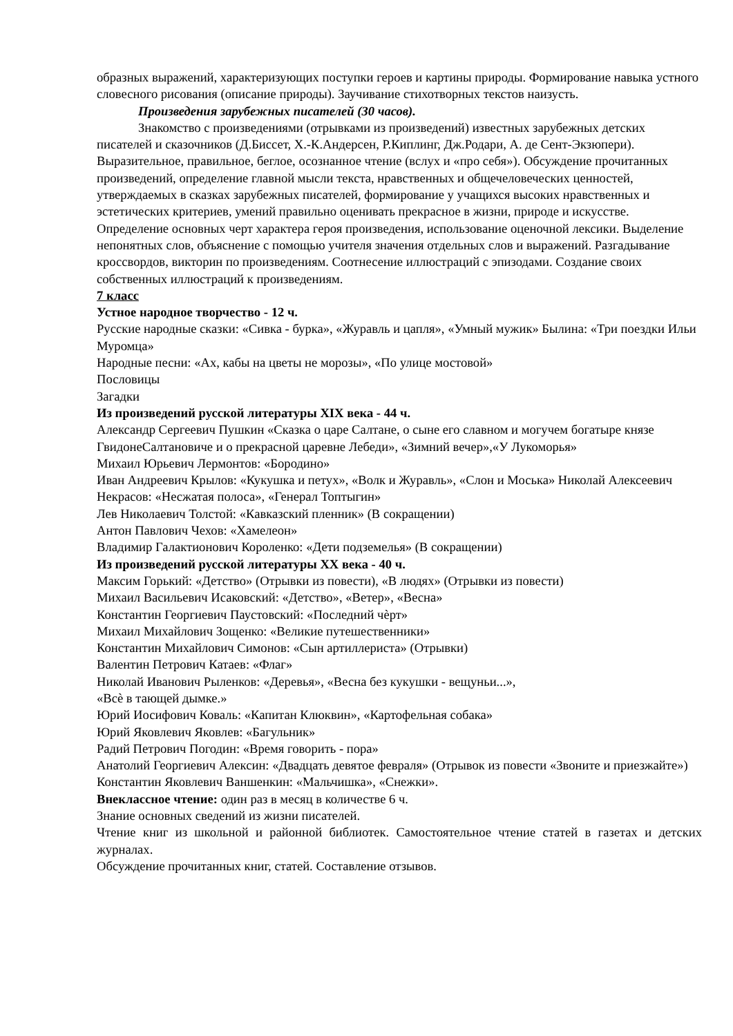образных выражений, характеризующих поступки героев и картины природы. Формирование навыка устного словесного рисования (описание природы). Заучивание стихотворных текстов наизусть.
Произведения зарубежных писателей (30 часов).
Знакомство с произведениями (отрывками из произведений) известных зарубежных детских писателей и сказочников (Д.Биссет, Х.-К.Андерсен, Р.Киплинг, Дж.Родари, А. де Сент-Экзюпери). Выразительное, правильное, беглое, осознанное чтение (вслух и «про себя»). Обсуждение прочитанных произведений, определение главной мысли текста, нравственных и общечеловеческих ценностей, утверждаемых в сказках зарубежных писателей, формирование у учащихся высоких нравственных и эстетических критериев, умений правильно оценивать прекрасное в жизни, природе и искусстве. Определение основных черт характера героя произведения, использование оценочной лексики. Выделение непонятных слов, объяснение с помощью учителя значения отдельных слов и выражений. Разгадывание кроссвордов, викторин по произведениям. Соотнесение иллюстраций с эпизодами. Создание своих собственных иллюстраций к произведениям.
7 класс
Устное народное творчество - 12 ч.
Русские народные сказки: «Сивка - бурка», «Журавль и цапля», «Умный мужик» Былина: «Три поездки Ильи Муромца»
Народные песни: «Ах, кабы на цветы не морозы», «По улице мостовой»
Пословицы
Загадки
Из произведений русской литературы XIX века - 44 ч.
Александр Сергеевич Пушкин «Сказка о царе Салтане, о сыне его славном и могучем богатыре князе ГвидонеСалтановиче и о прекрасной царевне Лебеди», «Зимний вечер»,«У Лукоморья»
Михаил Юрьевич Лермонтов: «Бородино»
Иван Андреевич Крылов: «Кукушка и петух», «Волк и Журавль», «Слон и Моська» Николай Алексеевич Некрасов: «Несжатая полоса», «Генерал Топтыгин»
Лев Николаевич Толстой: «Кавказский пленник» (В сокращении)
Антон Павлович Чехов: «Хамелеон»
Владимир Галактионович Короленко: «Дети подземелья» (В сокращении)
Из произведений русской литературы XX века - 40 ч.
Максим Горький: «Детство» (Отрывки из повести), «В людях» (Отрывки из повести)
Михаил Васильевич Исаковский: «Детство», «Ветер», «Весна»
Константин Георгиевич Паустовский: «Последний чѐрт»
Михаил Михайлович Зощенко: «Великие путешественники»
Константин Михайлович Симонов: «Сын артиллериста» (Отрывки)
Валентин Петрович Катаев: «Флаг»
Николай Иванович Рыленков: «Деревья», «Весна без кукушки - вещуньи...»,
«Всѐ в тающей дымке.»
Юрий Иосифович Коваль: «Капитан Клюквин», «Картофельная собака»
Юрий Яковлевич Яковлев: «Багульник»
Радий Петрович Погодин: «Время говорить - пора»
Анатолий Георгиевич Алексин: «Двадцать девятое февраля» (Отрывок из повести «Звоните и приезжайте»)
Константин Яковлевич Ваншенкин: «Мальчишка», «Снежки».
Внеклассное чтение: один раз в месяц в количестве 6 ч.
Знание основных сведений из жизни писателей.
Чтение книг из школьной и районной библиотек. Самостоятельное чтение статей в газетах и детских журналах.
Обсуждение прочитанных книг, статей. Составление отзывов.